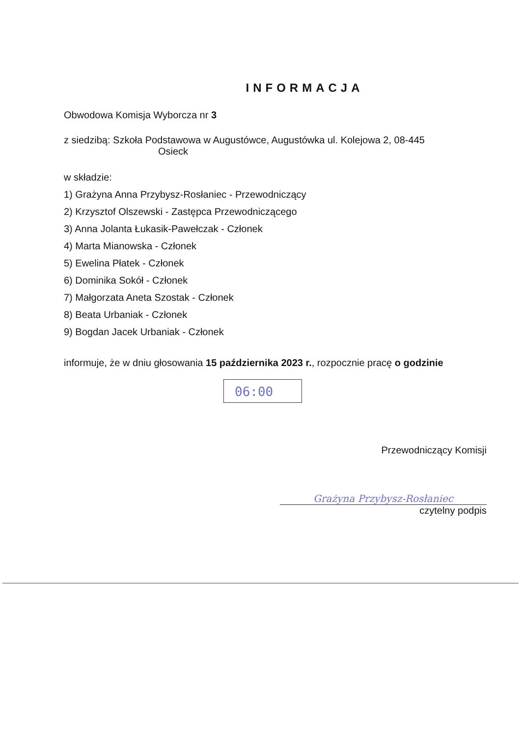INFORMACJA
Obwodowa Komisja Wyborcza nr 3
z siedzibą: Szkoła Podstawowa w Augustówce, Augustówka ul. Kolejowa 2, 08-445
Osieck
w składzie:
1) Grażyna Anna Przybysz-Rosłaniec - Przewodniczący
2) Krzysztof Olszewski - Zastępca Przewodniczącego
3) Anna Jolanta Łukasik-Pawełczak - Członek
4) Marta Mianowska - Członek
5) Ewelina Płatek - Członek
6) Dominika Sokół - Członek
7) Małgorzata Aneta Szostak - Członek
8) Beata Urbaniak - Członek
9) Bogdan Jacek Urbaniak - Członek
informuje, że w dniu głosowania 15 października 2023 r., rozpocznie pracę o godzinie
06:00
Przewodniczący Komisji
Grażyna Przybysz-Rosłaniec
czytelny podpis